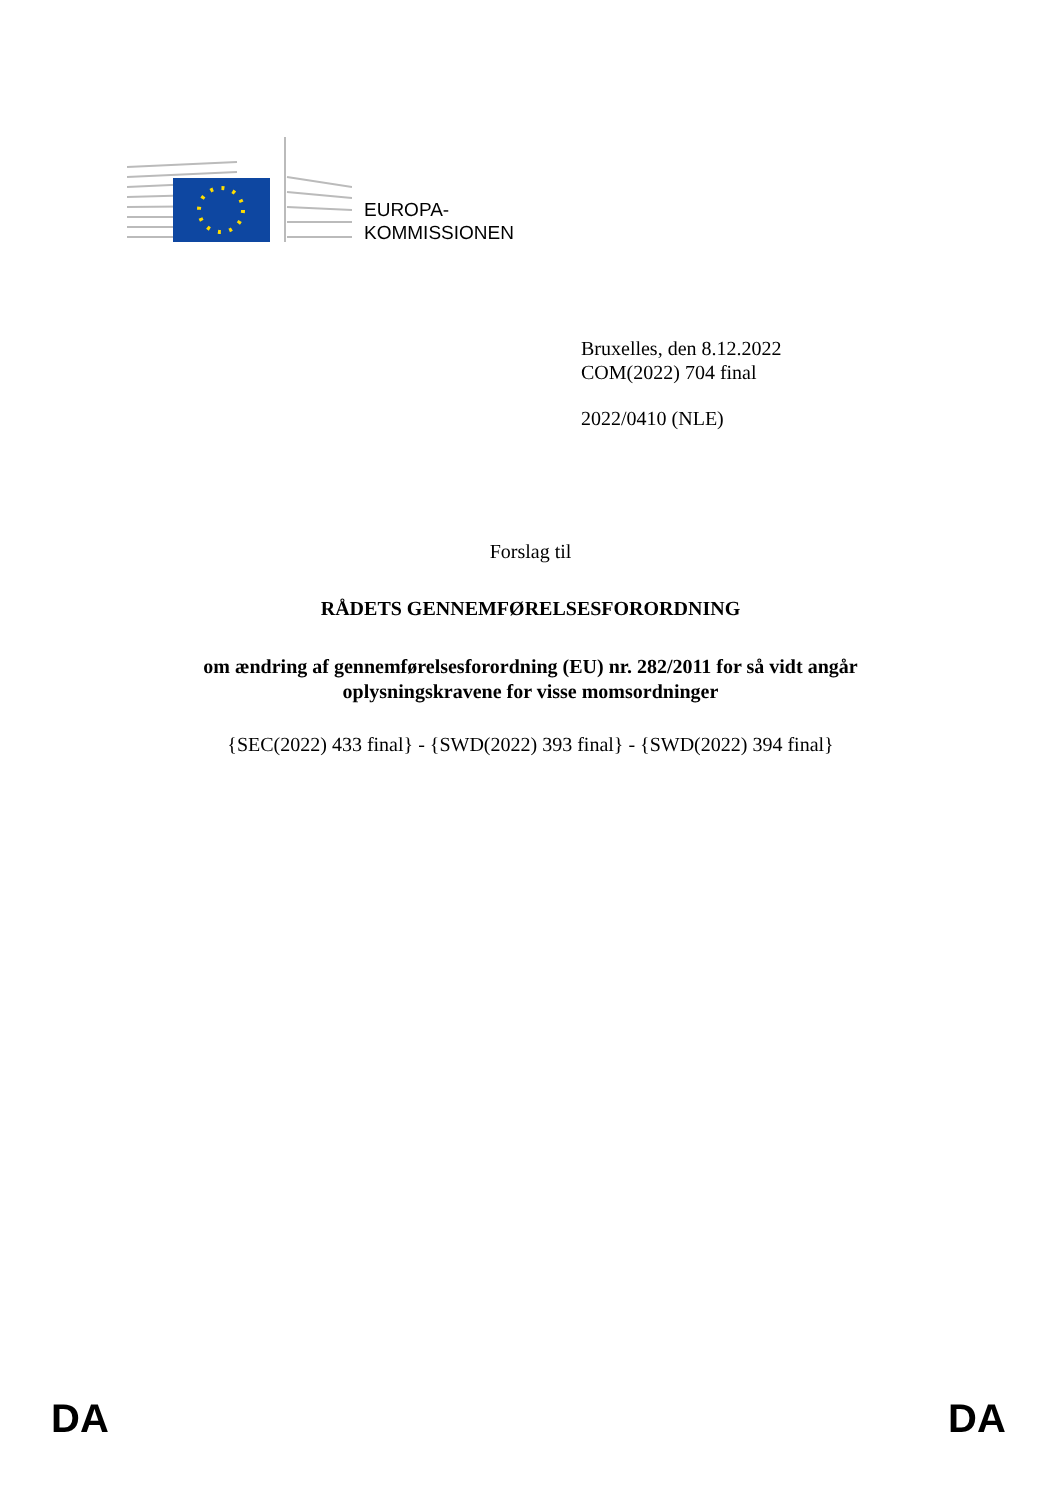EUROPA-
KOMMISSIONEN
Bruxelles, den 8.12.2022
COM(2022) 704 final
2022/0410 (NLE)
Forslag til
RÅDETS GENNEMFØRELSESFORORDNING
om ændring af gennemførelsesforordning (EU) nr. 282/2011 for så vidt angår
oplysningskravene for visse momsordninger
{SEC(2022) 433 final} - {SWD(2022) 393 final} - {SWD(2022) 394 final}
DA DA